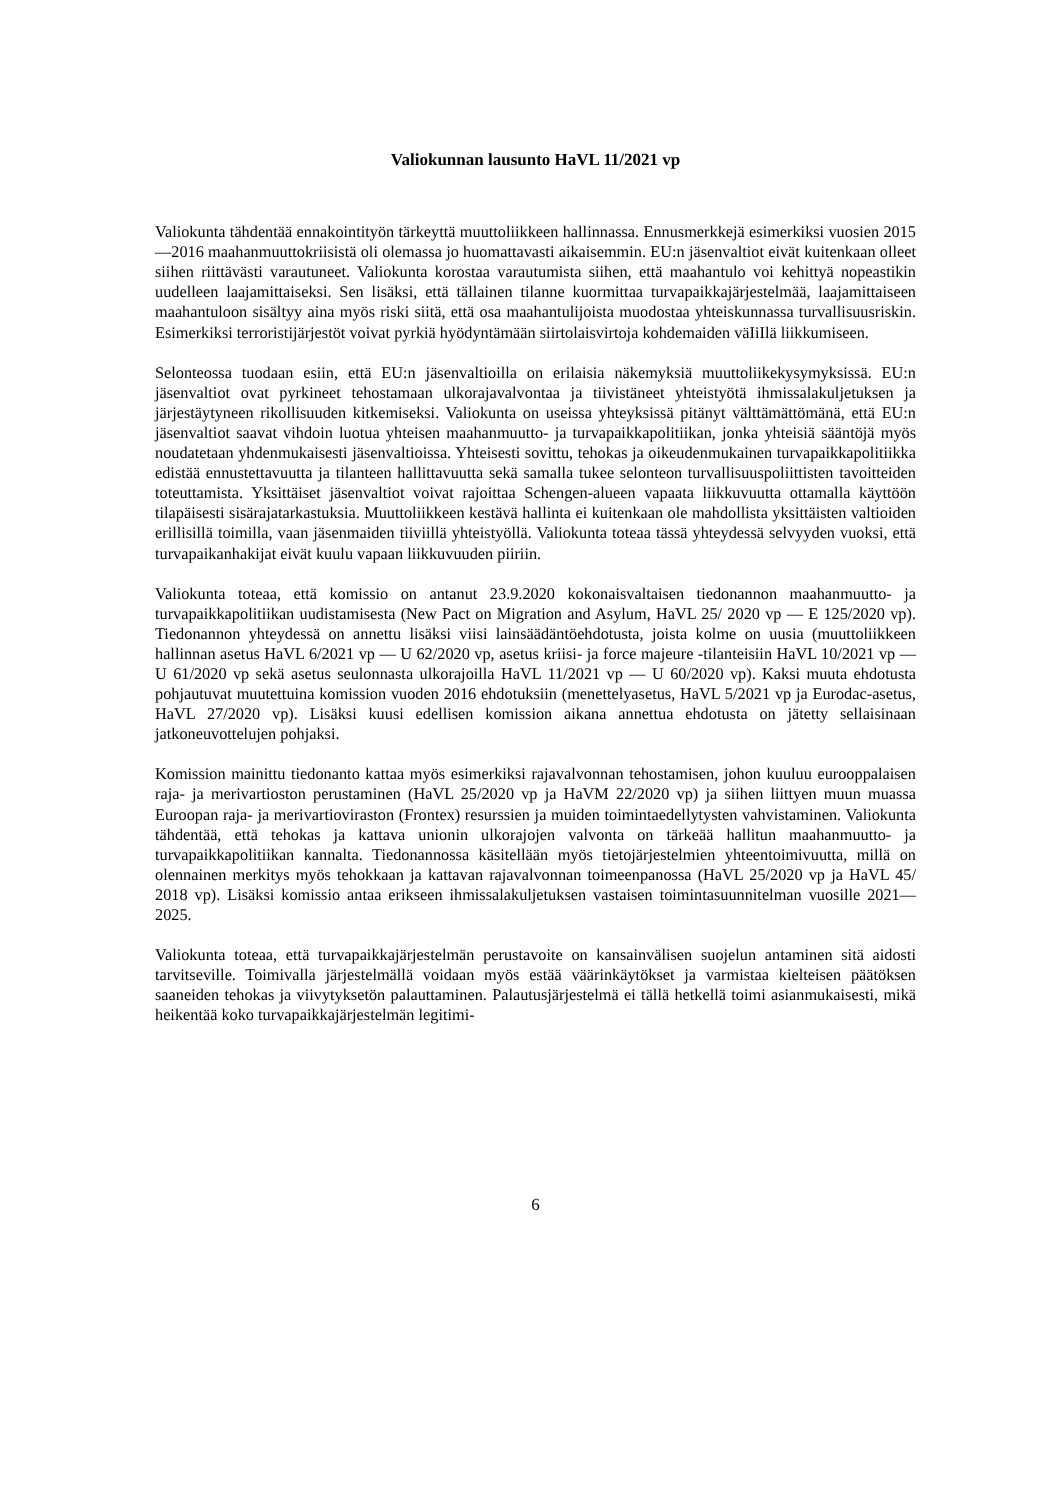Valiokunnan lausunto HaVL 11/2021 vp
Valiokunta tähdentää ennakointityön tärkeyttä muuttoliikkeen hallinnassa. Ennusmerkkejä esimerkiksi vuosien 2015—2016 maahanmuuttokriisistä oli olemassa jo huomattavasti aikaisemmin. EU:n jäsenvaltiot eivät kuitenkaan olleet siihen riittävästi varautuneet. Valiokunta korostaa varautumista siihen, että maahantulo voi kehittyä nopeastikin uudelleen laajamittaiseksi. Sen lisäksi, että tällainen tilanne kuormittaa turvapaikkajärjestelmää, laajamittaiseen maahantuloon sisältyy aina myös riski siitä, että osa maahantulijoista muodostaa yhteiskunnassa turvallisuusriskin. Esimerkiksi terroristijärjestöt voivat pyrkiä hyödyntämään siirtolaisvirtoja kohdemaiden väIiIlä liikkumiseen.
Selonteossa tuodaan esiin, että EU:n jäsenvaltioilla on erilaisia näkemyksiä muuttoliikekysymyksissä. EU:n jäsenvaltiot ovat pyrkineet tehostamaan ulkorajavalvontaa ja tiivistäneet yhteistyötä ihmissalakuljetuksen ja järjestäytyneen rikollisuuden kitkemiseksi. Valiokunta on useissa yhteyksissä pitänyt välttämättömänä, että EU:n jäsenvaltiot saavat vihdoin luotua yhteisen maahanmuutto- ja turvapaikkapolitiikan, jonka yhteisiä sääntöjä myös noudatetaan yhdenmukaisesti jäsenvaltioissa. Yhteisesti sovittu, tehokas ja oikeudenmukainen turvapaikkapolitiikka edistää ennustettavuutta ja tilanteen hallittavuutta sekä samalla tukee selonteon turvallisuuspoliittisten tavoitteiden toteuttamista. Yksittäiset jäsenvaltiot voivat rajoittaa Schengen-alueen vapaata liikkuvuutta ottamalla käyttöön tilapäisesti sisärajatarkastuksia. Muuttoliikkeen kestävä hallinta ei kuitenkaan ole mahdollista yksittäisten valtioiden erillisillä toimilla, vaan jäsenmaiden tiiviillä yhteistyöllä. Valiokunta toteaa tässä yhteydessä selvyyden vuoksi, että turvapaikanhakijat eivät kuulu vapaan liikkuvuuden piiriin.
Valiokunta toteaa, että komissio on antanut 23.9.2020 kokonaisvaltaisen tiedonannon maahanmuutto- ja turvapaikkapolitiikan uudistamisesta (New Pact on Migration and Asylum, HaVL 25/ 2020 vp — E 125/2020 vp). Tiedonannon yhteydessä on annettu lisäksi viisi lainsäädäntöehdotusta, joista kolme on uusia (muuttoliikkeen hallinnan asetus HaVL 6/2021 vp — U 62/2020 vp, asetus kriisi- ja force majeure -tilanteisiin HaVL 10/2021 vp — U 61/2020 vp sekä asetus seulonnasta ulkorajoilla HaVL 11/2021 vp — U 60/2020 vp). Kaksi muuta ehdotusta pohjautuvat muutettuina komission vuoden 2016 ehdotuksiin (menettelyasetus, HaVL 5/2021 vp ja Eurodac-asetus, HaVL 27/2020 vp). Lisäksi kuusi edellisen komission aikana annettua ehdotusta on jätetty sellaisinaan jatkoneuvottelujen pohjaksi.
Komission mainittu tiedonanto kattaa myös esimerkiksi rajavalvonnan tehostamisen, johon kuuluu eurooppalaisen raja- ja merivartioston perustaminen (HaVL 25/2020 vp ja HaVM 22/2020 vp) ja siihen liittyen muun muassa Euroopan raja- ja merivartioviraston (Frontex) resurssien ja muiden toimintaedellytysten vahvistaminen. Valiokunta tähdentää, että tehokas ja kattava unionin ulkorajojen valvonta on tärkeää hallitun maahanmuutto- ja turvapaikkapolitiikan kannalta. Tiedonannossa käsitellään myös tietojärjestelmien yhteentoimivuutta, millä on olennainen merkitys myös tehokkaan ja kattavan rajavalvonnan toimeenpanossa (HaVL 25/2020 vp ja HaVL 45/ 2018 vp). Lisäksi komissio antaa erikseen ihmissalakuljetuksen vastaisen toimintasuunnitelman vuosille 2021—2025.
Valiokunta toteaa, että turvapaikkajärjestelmän perustavoite on kansainvälisen suojelun antaminen sitä aidosti tarvitseville. Toimivalla järjestelmällä voidaan myös estää väärinkäytökset ja varmistaa kielteisen päätöksen saaneiden tehokas ja viivytyksetön palauttaminen. Palautusjärjestelmä ei tällä hetkellä toimi asianmukaisesti, mikä heikentää koko turvapaikkajärjestelmän legitimi-
6